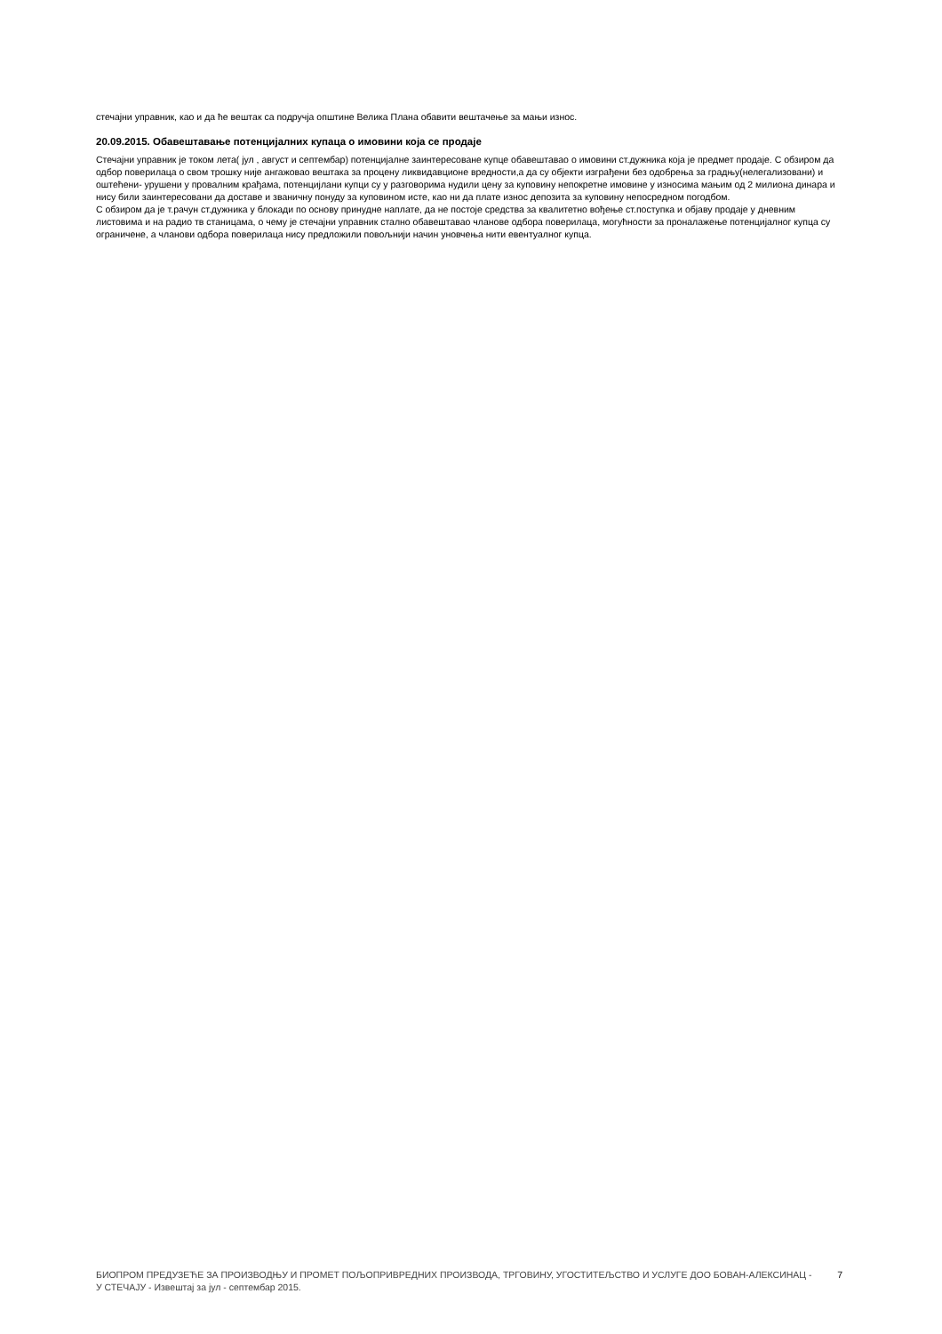стечајни управник, као и да ће вештак са подручја општине Велика Плана обавити вештачење за мањи износ.
20.09.2015. Обавештавање потенцијалних купаца о имовини која се продаје
Стечајни управник је током лета( јул , август и септембар) потенцијалне заинтересоване купце обавештавао о имовини ст.дужника која је предмет продаје. С обзиром да одбор поверилаца о свом трошку није ангажовао вештака за процену ликвидавционе вредности,а да су објекти изграђени без одобрења за градњу(нелегализовани) и оштећени- урушени у провалним крађама, потенцијлани купци су у разговорима нудили цену за куповину непокретне имовине у износима мањим од 2 милиона динара и нису били заинтересовани да доставе и званичну понуду за куповином исте, као ни да плате износ депозита за куповину непосредном погодбом.
С обзиром да је т.рачун ст.дужника у блокади по основу принудне наплате, да не постоје средства за квалитетно вођење ст.поступка и објаву продаје у дневним листовима и на радио тв станицама, о чему је стечајни управник стално обавештавао чланове одбора поверилаца, могућности за проналажење потенцијалног купца су ограничене, а чланови одбора поверилаца нису предложили повољнији начин уновчења нити евентуалног купца.
БИОПРОМ ПРЕДУЗЕЋЕ ЗА ПРОИЗВОДЊУ И ПРОМЕТ ПОЉОПРИВРЕДНИХ ПРОИЗВОДА, ТРГОВИНУ, УГОСТИТЕЉСТВО И УСЛУГЕ ДОО БОВАН-АЛЕКСИНАЦ - У СТЕЧАЈУ - Извештај за јул - септембар 2015.
7